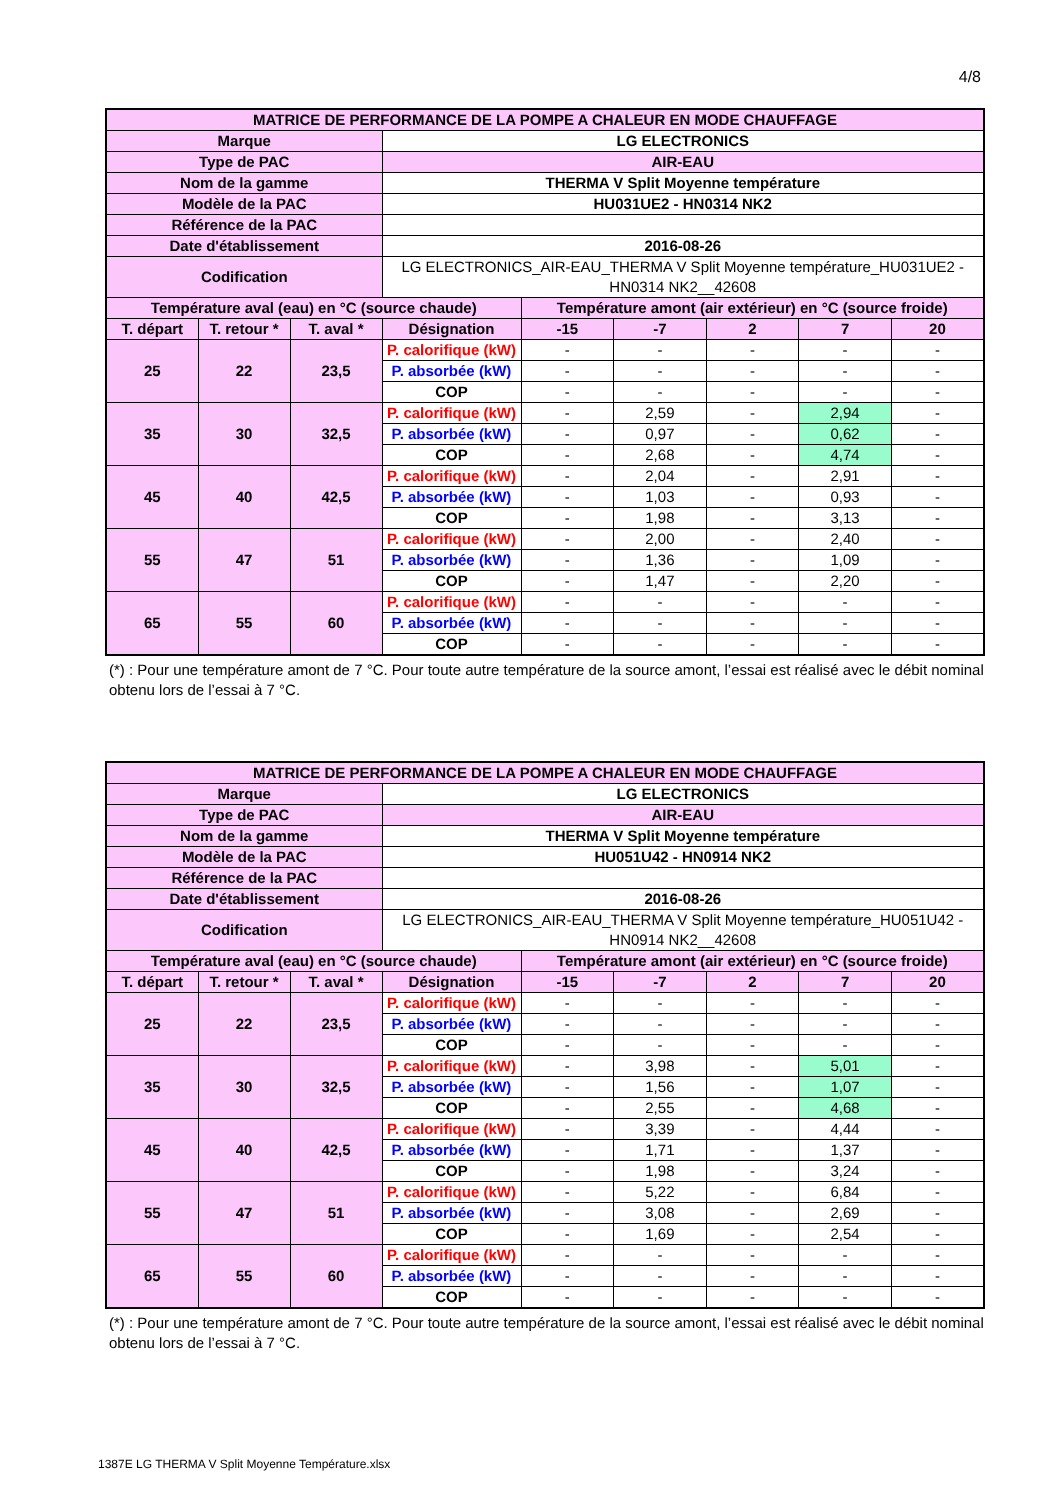4/8
| MATRICE DE PERFORMANCE DE LA POMPE A CHALEUR EN MODE CHAUFFAGE | | | | | | | | |
| Marque | | | LG ELECTRONICS | | | | | |
| Type de PAC | | | AIR-EAU | | | | | |
| Nom de la gamme | | | THERMA V Split Moyenne température | | | | | |
| Modèle de la PAC | | | HU031UE2 - HN0314 NK2 | | | | | |
| Référence de la PAC | | | | | | | | |
| Date d'établissement | | | 2016-08-26 | | | | | |
| Codification | | | LG ELECTRONICS_AIR-EAU_THERMA V Split Moyenne température_HU031UE2 - HN0314 NK2__42608 | | | | | |
| Température aval (eau) en °C (source chaude) | | | | Température amont (air extérieur) en °C (source froide) | | | | |
| T. départ | T. retour * | T. aval * | Désignation | -15 | -7 | 2 | 7 | 20 |
| 25 | 22 | 23,5 | P. calorifique (kW) | - | - | - | - | - |
| | | | P. absorbée (kW) | - | - | - | - | - |
| | | | COP | - | - | - | - | - |
| 35 | 30 | 32,5 | P. calorifique (kW) | - | 2,59 | - | 2,94 | - |
| | | | P. absorbée (kW) | - | 0,97 | - | 0,62 | - |
| | | | COP | - | 2,68 | - | 4,74 | - |
| 45 | 40 | 42,5 | P. calorifique (kW) | - | 2,04 | - | 2,91 | - |
| | | | P. absorbée (kW) | - | 1,03 | - | 0,93 | - |
| | | | COP | - | 1,98 | - | 3,13 | - |
| 55 | 47 | 51 | P. calorifique (kW) | - | 2,00 | - | 2,40 | - |
| | | | P. absorbée (kW) | - | 1,36 | - | 1,09 | - |
| | | | COP | - | 1,47 | - | 2,20 | - |
| 65 | 55 | 60 | P. calorifique (kW) | - | - | - | - | - |
| | | | P. absorbée (kW) | - | - | - | - | - |
| | | | COP | - | - | - | - | - |
(*) : Pour une température amont de 7 °C. Pour toute autre température de la source amont, l’essai est réalisé avec le débit nominal obtenu lors de l’essai à 7 °C.
| MATRICE DE PERFORMANCE DE LA POMPE A CHALEUR EN MODE CHAUFFAGE | | | | | | | | |
| Marque | | | LG ELECTRONICS | | | | | |
| Type de PAC | | | AIR-EAU | | | | | |
| Nom de la gamme | | | THERMA V Split Moyenne température | | | | | |
| Modèle de la PAC | | | HU051U42 - HN0914 NK2 | | | | | |
| Référence de la PAC | | | | | | | | |
| Date d'établissement | | | 2016-08-26 | | | | | |
| Codification | | | LG ELECTRONICS_AIR-EAU_THERMA V Split Moyenne température_HU051U42 - HN0914 NK2__42608 | | | | | |
| Température aval (eau) en °C (source chaude) | | | | Température amont (air extérieur) en °C (source froide) | | | | |
| T. départ | T. retour * | T. aval * | Désignation | -15 | -7 | 2 | 7 | 20 |
| 25 | 22 | 23,5 | P. calorifique (kW) | - | - | - | - | - |
| | | | P. absorbée (kW) | - | - | - | - | - |
| | | | COP | - | - | - | - | - |
| 35 | 30 | 32,5 | P. calorifique (kW) | - | 3,98 | - | 5,01 | - |
| | | | P. absorbée (kW) | - | 1,56 | - | 1,07 | - |
| | | | COP | - | 2,55 | - | 4,68 | - |
| 45 | 40 | 42,5 | P. calorifique (kW) | - | 3,39 | - | 4,44 | - |
| | | | P. absorbée (kW) | - | 1,71 | - | 1,37 | - |
| | | | COP | - | 1,98 | - | 3,24 | - |
| 55 | 47 | 51 | P. calorifique (kW) | - | 5,22 | - | 6,84 | - |
| | | | P. absorbée (kW) | - | 3,08 | - | 2,69 | - |
| | | | COP | - | 1,69 | - | 2,54 | - |
| 65 | 55 | 60 | P. calorifique (kW) | - | - | - | - | - |
| | | | P. absorbée (kW) | - | - | - | - | - |
| | | | COP | - | - | - | - | - |
(*) : Pour une température amont de 7 °C. Pour toute autre température de la source amont, l’essai est réalisé avec le débit nominal obtenu lors de l’essai à 7 °C.
1387E LG THERMA V Split Moyenne Température.xlsx